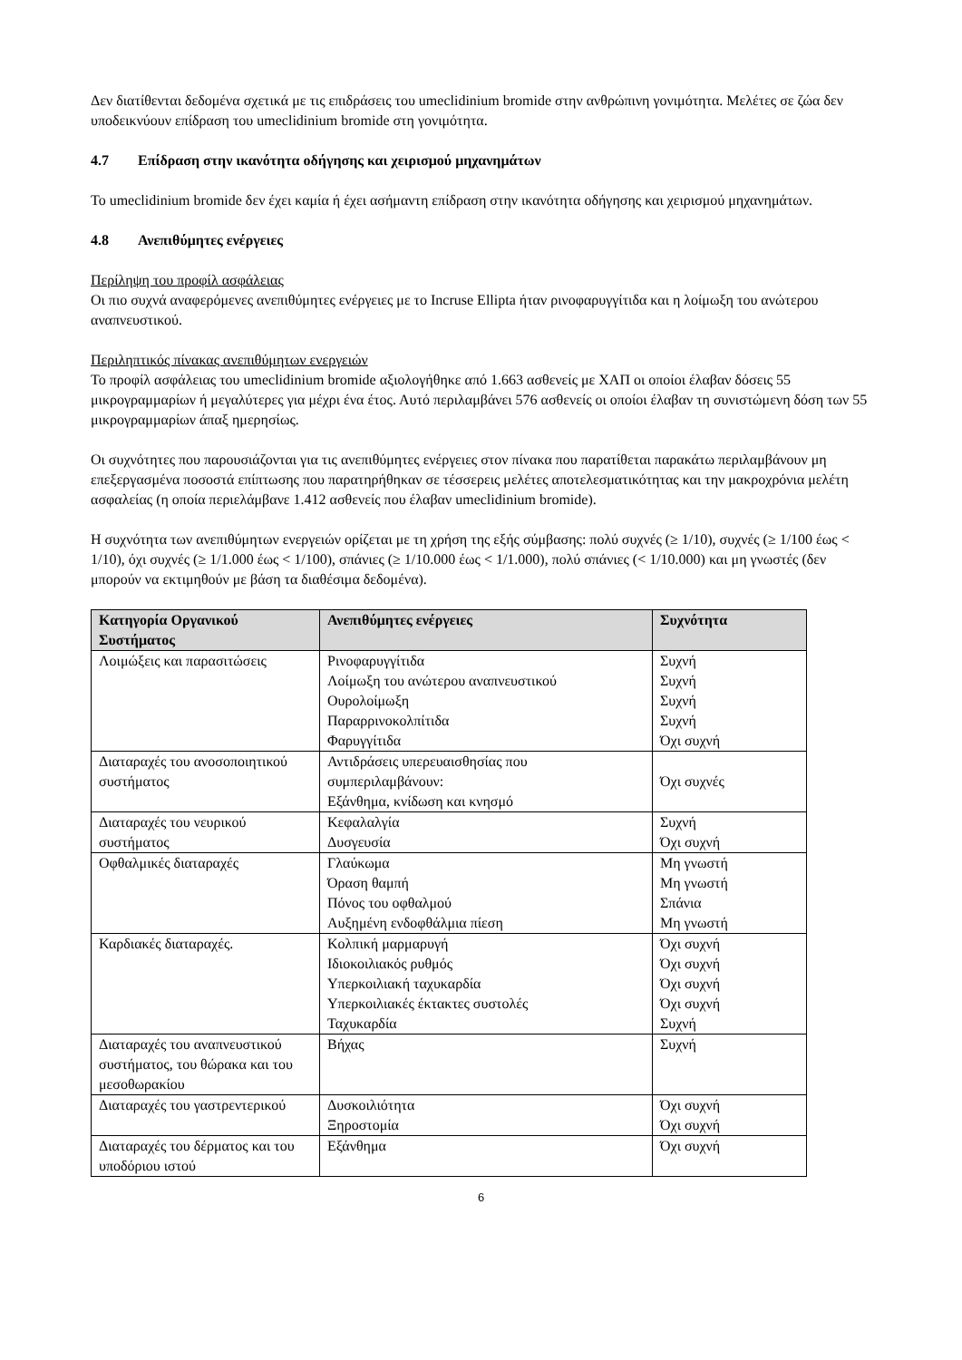Δεν διατίθενται δεδομένα σχετικά με τις επιδράσεις του umeclidinium bromide στην ανθρώπινη γονιμότητα. Μελέτες σε ζώα δεν υποδεικνύουν επίδραση του umeclidinium bromide στη γονιμότητα.
4.7 Επίδραση στην ικανότητα οδήγησης και χειρισμού μηχανημάτων
Το umeclidinium bromide δεν έχει καμία ή έχει ασήμαντη επίδραση στην ικανότητα οδήγησης και χειρισμού μηχανημάτων.
4.8 Ανεπιθύμητες ενέργειες
Περίληψη του προφίλ ασφάλειας
Οι πιο συχνά αναφερόμενες ανεπιθύμητες ενέργειες με το Incruse Ellipta ήταν ρινοφαρυγγίτιδα και η λοίμωξη του ανώτερου αναπνευστικού.
Περιληπτικός πίνακας ανεπιθύμητων ενεργειών
Το προφίλ ασφάλειας του umeclidinium bromide αξιολογήθηκε από 1.663 ασθενείς με ΧΑΠ οι οποίοι έλαβαν δόσεις 55 μικρογραμμαρίων ή μεγαλύτερες για μέχρι ένα έτος. Αυτό περιλαμβάνει 576 ασθενείς οι οποίοι έλαβαν τη συνιστώμενη δόση των 55 μικρογραμμαρίων άπαξ ημερησίως.
Οι συχνότητες που παρουσιάζονται για τις ανεπιθύμητες ενέργειες στον πίνακα που παρατίθεται παρακάτω περιλαμβάνουν μη επεξεργασμένα ποσοστά επίπτωσης που παρατηρήθηκαν σε τέσσερεις μελέτες αποτελεσματικότητας και την μακροχρόνια μελέτη ασφαλείας (η οποία περιελάμβανε 1.412 ασθενείς που έλαβαν umeclidinium bromide).
Η συχνότητα των ανεπιθύμητων ενεργειών ορίζεται με τη χρήση της εξής σύμβασης: πολύ συχνές (≥ 1/10), συχνές (≥ 1/100 έως < 1/10), όχι συχνές (≥ 1/1.000 έως < 1/100), σπάνιες (≥ 1/10.000 έως < 1/1.000), πολύ σπάνιες (< 1/10.000) και μη γνωστές (δεν μπορούν να εκτιμηθούν με βάση τα διαθέσιμα δεδομένα).
| Κατηγορία Οργανικού Συστήματος | Ανεπιθύμητες ενέργειες | Συχνότητα |
| --- | --- | --- |
| Λοιμώξεις και παρασιτώσεις | Ρινοφαρυγγίτιδα Λοίμωξη του ανώτερου αναπνευστικού Ουρολοίμωξη Παραρρινοκολπίτιδα Φαρυγγίτιδα | Συχνή Συχνή Συχνή Συχνή Όχι συχνή |
| Διαταραχές του ανοσοποιητικού συστήματος | Αντιδράσεις υπερευαισθησίας που συμπεριλαμβάνουν: Εξάνθημα, κνίδωση και κνησμό | Όχι συχνές |
| Διαταραχές του νευρικού συστήματος | Κεφαλαλγία Δυσγευσία | Συχνή Όχι συχνή |
| Οφθαλμικές διαταραχές | Γλαύκωμα Όραση θαμπή Πόνος του οφθαλμού Αυξημένη ενδοφθάλμια πίεση | Μη γνωστή Μη γνωστή Σπάνια Μη γνωστή |
| Καρδιακές διαταραχές. | Κολπική μαρμαρυγή Ιδιοκοιλιακός ρυθμός Υπερκοιλιακή ταχυκαρδία Υπερκοιλιακές έκτακτες συστολές Ταχυκαρδία | Όχι συχνή Όχι συχνή Όχι συχνή Όχι συχνή Συχνή |
| Διαταραχές του αναπνευστικού συστήματος, του θώρακα και του μεσοθωρακίου | Βήχας | Συχνή |
| Διαταραχές του γαστρεντερικού | Δυσκοιλιότητα Ξηροστομία | Όχι συχνή Όχι συχνή |
| Διαταραχές του δέρματος και του υποδόριου ιστού | Εξάνθημα | Όχι συχνή |
6